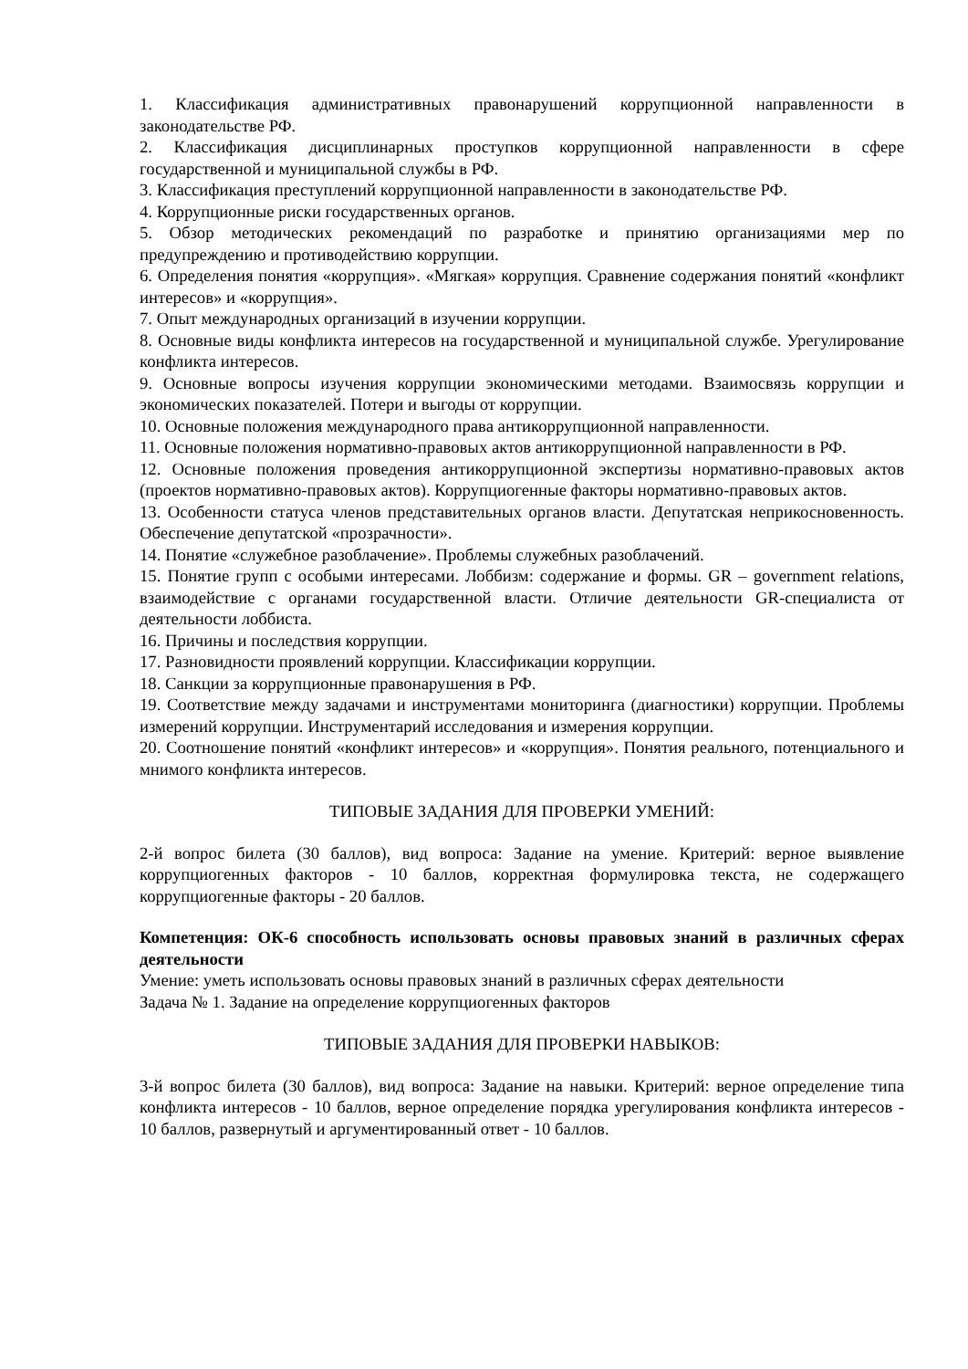1. Классификация административных правонарушений коррупционной направленности в законодательстве РФ.
2. Классификация дисциплинарных проступков коррупционной направленности в сфере государственной и муниципальной службы в РФ.
3. Классификация преступлений коррупционной направленности в законодательстве РФ.
4. Коррупционные риски государственных органов.
5. Обзор методических рекомендаций по разработке и принятию организациями мер по предупреждению и противодействию коррупции.
6. Определения понятия «коррупция». «Мягкая» коррупция. Сравнение содержания понятий «конфликт интересов» и «коррупция».
7. Опыт международных организаций в изучении коррупции.
8. Основные виды конфликта интересов на государственной и муниципальной службе. Урегулирование конфликта интересов.
9. Основные вопросы изучения коррупции экономическими методами. Взаимосвязь коррупции и экономических показателей. Потери и выгоды от коррупции.
10. Основные положения международного права антикоррупционной направленности.
11. Основные положения нормативно-правовых актов антикоррупционной направленности в РФ.
12. Основные положения проведения антикоррупционной экспертизы нормативно-правовых актов (проектов нормативно-правовых актов). Коррупциогенные факторы нормативно-правовых актов.
13. Особенности статуса членов представительных органов власти. Депутатская неприкосновенность. Обеспечение депутатской «прозрачности».
14. Понятие «служебное разоблачение». Проблемы служебных разоблачений.
15. Понятие групп с особыми интересами. Лоббизм: содержание и формы. GR – government relations, взаимодействие с органами государственной власти. Отличие деятельности GR-специалиста от деятельности лоббиста.
16. Причины и последствия коррупции.
17. Разновидности проявлений коррупции. Классификации коррупции.
18. Санкции за коррупционные правонарушения в РФ.
19. Соответствие между задачами и инструментами мониторинга (диагностики) коррупции. Проблемы измерений коррупции. Инструментарий исследования и измерения коррупции.
20. Соотношение понятий «конфликт интересов» и «коррупция». Понятия реального, потенциального и мнимого конфликта интересов.
ТИПОВЫЕ ЗАДАНИЯ ДЛЯ ПРОВЕРКИ УМЕНИЙ:
2-й вопрос билета (30 баллов), вид вопроса: Задание на умение. Критерий: верное выявление коррупциогенных факторов - 10 баллов, корректная формулировка текста, не содержащего коррупциогенные факторы - 20 баллов.
Компетенция: ОК-6 способность использовать основы правовых знаний в различных сферах деятельности
Умение: уметь использовать основы правовых знаний в различных сферах деятельности
Задача № 1. Задание на определение коррупциогенных факторов
ТИПОВЫЕ ЗАДАНИЯ ДЛЯ ПРОВЕРКИ НАВЫКОВ:
3-й вопрос билета (30 баллов), вид вопроса: Задание на навыки. Критерий: верное определение типа конфликта интересов - 10 баллов, верное определение порядка урегулирования конфликта интересов - 10 баллов, развернутый и аргументированный ответ - 10 баллов.